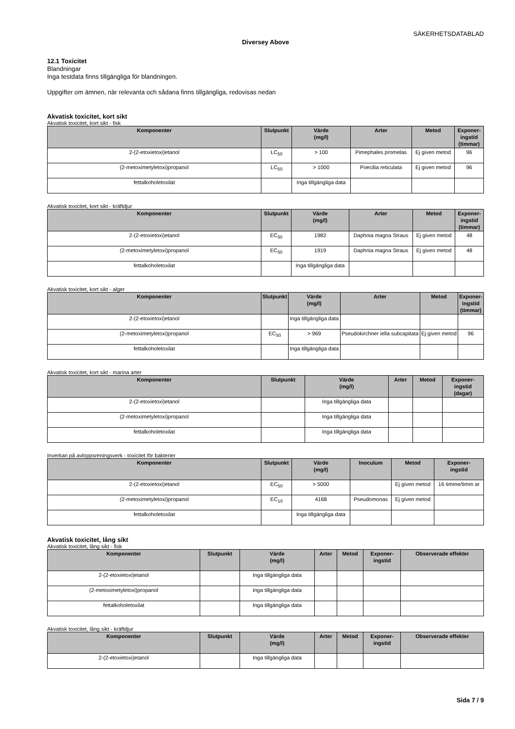SÄKERHETSDATABLAD
Diversey Above
12.1 Toxicitet
Blandningar
Inga testdata finns tillgängliga för blandningen.
Uppgifter om ämnen, när relevanta och sådana finns tillgängliga, redovisas nedan
Akvatisk toxicitet, kort sikt
Akvatisk toxicitet, kort sikt - fisk
| Komponenter | Slutpunkt | Värde (mg/l) | Arter | Metod | Exponer- ingstid (timmar) |
| --- | --- | --- | --- | --- | --- |
| 2-(2-etoxietoxi)etanol | LC<sub>50</sub> | > 100 | Pimephales promelas | Ej given metod | 96 |
| (2-metoximetyletoxi)propanol | LC<sub>50</sub> | > 1000 | Poecilia reticulata | Ej given metod | 96 |
| fettalkoholetoxilat | | Inga tillgängliga data | | | |
Akvatisk toxicitet, kort sikt - kräftdjur
| Komponenter | Slutpunkt | Värde (mg/l) | Arter | Metod | Exponer- ingstid (timmar) |
| --- | --- | --- | --- | --- | --- |
| 2-(2-etoxietoxi)etanol | EC<sub>50</sub> | 1982 | Daphnia magna Straus | Ej given metod | 48 |
| (2-metoximetyletoxi)propanol | EC<sub>50</sub> | 1919 | Daphnia magna Straus | Ej given metod | 48 |
| fettalkoholetoxilat | | Inga tillgängliga data | | | |
Akvatisk toxicitet, kort sikt - alger
| Komponenter | Slutpunkt | Värde (mg/l) | Arter | Metod | Exponer- ingstid (timmar) |
| --- | --- | --- | --- | --- | --- |
| 2-(2-etoxietoxi)etanol | | Inga tillgängliga data | | | |
| (2-metoximetyletoxi)propanol | EC<sub>50</sub> | > 969 | Pseudokirchner iella subcapitata | Ej given metod | 96 |
| fettalkoholetoxilat | | Inga tillgängliga data | | | |
Akvatisk toxicitet, kort sikt - marina arter
| Komponenter | Slutpunkt | Värde (mg/l) | Arter | Metod | Exponer- ingstid (dagar) |
| --- | --- | --- | --- | --- | --- |
| 2-(2-etoxietoxi)etanol | | Inga tillgängliga data | | | |
| (2-metoximetyletoxi)propanol | | Inga tillgängliga data | | | |
| fettalkoholetoxilat | | Inga tillgängliga data | | | |
Inverkan på avloppsreningsverk - toxicitet för bakterier
| Komponenter | Slutpunkt | Värde (mg/l) | Inoculum | Metod | Exponer- ingstid |
| --- | --- | --- | --- | --- | --- |
| 2-(2-etoxietoxi)etanol | EC<sub>50</sub> | > 5000 | | Ej given metod | 16 timme/timm ar |
| (2-metoximetyletoxi)propanol | EC<sub>10</sub> | 4168 | Pseudomonas | Ej given metod | |
| fettalkoholetoxilat | | Inga tillgängliga data | | | |
Akvatisk toxicitet, lång sikt
Akvatisk toxicitet, lång sikt - fisk
| Komponenter | Slutpunkt | Värde (mg/l) | Arter | Metod | Exponer- ingstid | Observerade effekter |
| --- | --- | --- | --- | --- | --- | --- |
| 2-(2-etoxietoxi)etanol | | Inga tillgängliga data | | | | |
| (2-metoximetyletoxi)propanol | | Inga tillgängliga data | | | | |
| fettalkoholetoxilat | | Inga tillgängliga data | | | | |
Akvatisk toxicitet, lång sikt - kräftdjur
| Komponenter | Slutpunkt | Värde (mg/l) | Arter | Metod | Exponer- ingstid | Observerade effekter |
| --- | --- | --- | --- | --- | --- | --- |
| 2-(2-etoxietoxi)etanol | | Inga tillgängliga data | | | | |
Sida 7 / 9